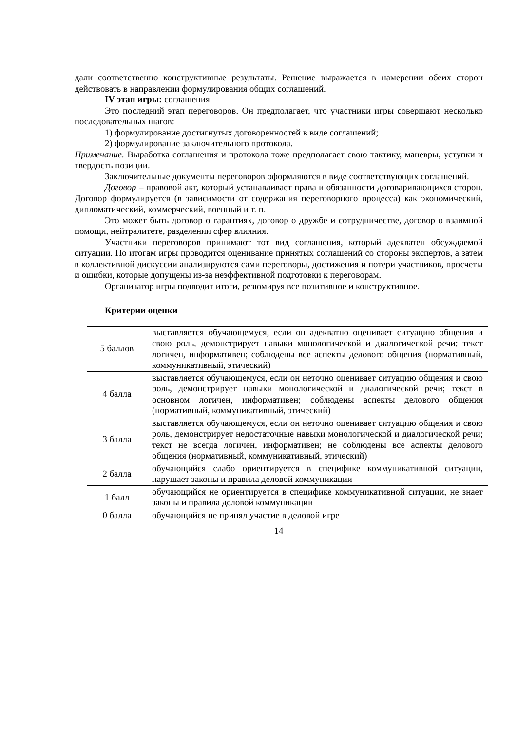дали соответственно конструктивные результаты. Решение выражается в намерении обеих сторон действовать в направлении формулирования общих соглашений.
IV этап игры: соглашения
Это последний этап переговоров. Он предполагает, что участники игры совершают несколько последовательных шагов:
1) формулирование достигнутых договоренностей в виде соглашений;
2) формулирование заключительного протокола.
Примечание. Выработка соглашения и протокола тоже предполагает свою тактику, маневры, уступки и твердость позиции.
Заключительные документы переговоров оформляются в виде соответствующих соглашений.
Договор – правовой акт, который устанавливает права и обязанности договаривающихся сторон. Договор формулируется (в зависимости от содержания переговорного процесса) как экономический, дипломатический, коммерческий, военный и т. п.
Это может быть договор о гарантиях, договор о дружбе и сотрудничестве, договор о взаимной помощи, нейтралитете, разделении сфер влияния.
Участники переговоров принимают тот вид соглашения, который адекватен обсуждаемой ситуации. По итогам игры проводится оценивание принятых соглашений со стороны экспертов, а затем в коллективной дискуссии анализируются сами переговоры, достижения и потери участников, просчеты и ошибки, которые допущены из-за неэффективной подготовки к переговорам.
Организатор игры подводит итоги, резюмируя все позитивное и конструктивное.
Критерии оценки
| 5 баллов | выставляется обучающемуся, если он адекватно оценивает ситуацию общения и свою роль, демонстрирует навыки монологической и диалогической речи; текст логичен, информативен; соблюдены все аспекты делового общения (нормативный, коммуникативный, этический) |
| 4 балла | выставляется обучающемуся, если он неточно оценивает ситуацию общения и свою роль, демонстрирует навыки монологической и диалогической речи; текст в основном логичен, информативен; соблюдены аспекты делового общения (нормативный, коммуникативный, этический) |
| 3 балла | выставляется обучающемуся, если он неточно оценивает ситуацию общения и свою роль, демонстрирует недостаточные навыки монологической и диалогической речи; текст не всегда логичен, информативен; не соблюдены все аспекты делового общения (нормативный, коммуникативный, этический) |
| 2 балла | обучающийся слабо ориентируется в специфике коммуникативной ситуации, нарушает законы и правила деловой коммуникации |
| 1 балл | обучающийся не ориентируется в специфике коммуникативной ситуации, не знает законы и правила деловой коммуникации |
| 0 балла | обучающийся не принял участие в деловой игре |
14